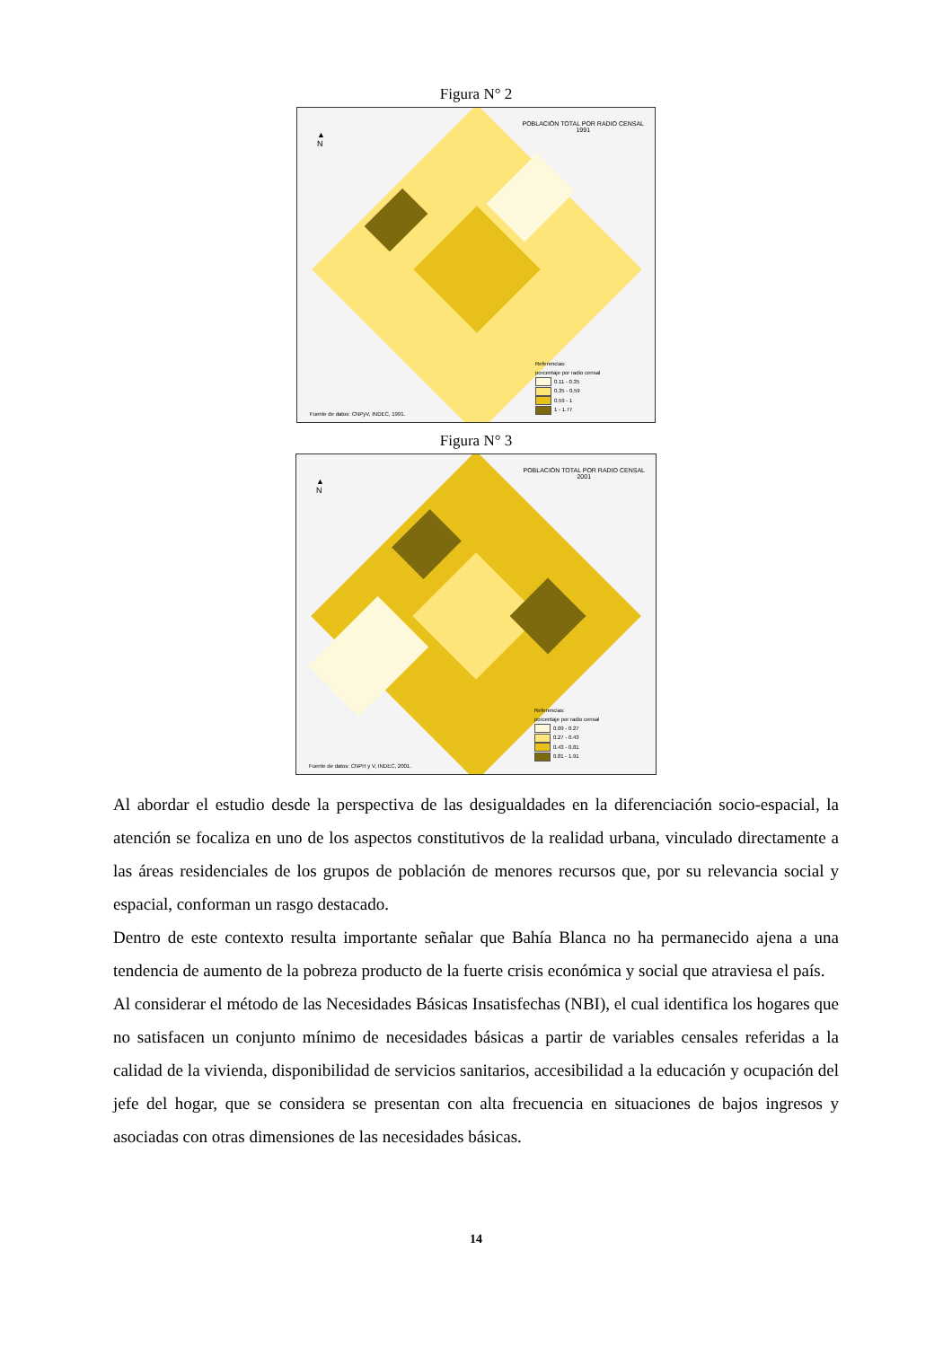Figura N° 2
POBLACIÓN TOTAL POR RADIO CENSAL
1991
▲
N
Referencias:
porcentaje por radio censal
0.11 - 0.35
0.35 - 0.59
0.59 - 1
1 - 1.77
Fuente de datos: CNPyV, INDEC, 1991.
Figura N° 3
POBLACIÓN TOTAL POR RADIO CENSAL
2001
▲
N
Referencias:
porcentaje por radio censal
0.09 - 0.27
0.27 - 0.43
0.43 - 0.81
0.81 - 1.91
Fuente de datos: CNPH y V, INDEC, 2001.
Al abordar el estudio desde la perspectiva de las desigualdades en la diferenciación socio-espacial, la atención se focaliza en uno de los aspectos constitutivos de la realidad urbana, vinculado directamente a las áreas residenciales de los grupos de población de menores recursos que, por su relevancia social y espacial, conforman un rasgo destacado.
Dentro de este contexto resulta importante señalar que Bahía Blanca no ha permanecido ajena a una tendencia de aumento de la pobreza producto de la fuerte crisis económica y social que atraviesa el país.
Al considerar el método de las Necesidades Básicas Insatisfechas (NBI), el cual identifica los hogares que no satisfacen un conjunto mínimo de necesidades básicas a partir de variables censales referidas a la calidad de la vivienda, disponibilidad de servicios sanitarios, accesibilidad a la educación y ocupación del jefe del hogar, que se considera se presentan con alta frecuencia en situaciones de bajos ingresos y asociadas con otras dimensiones de las necesidades básicas.
14